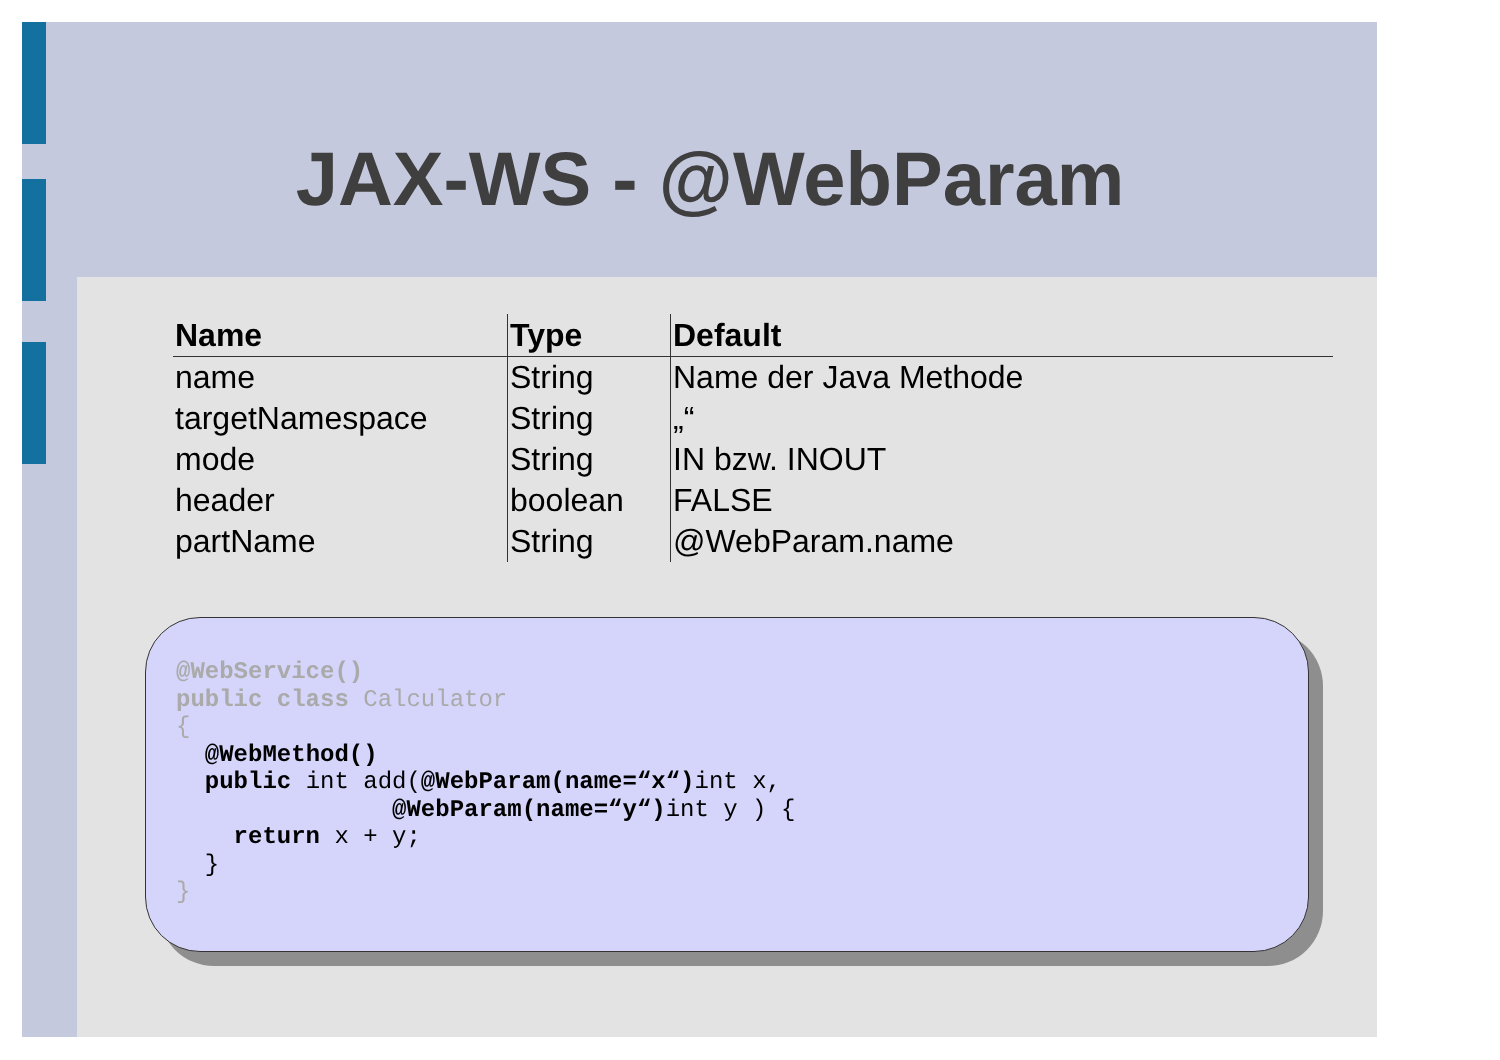JAX-WS - @WebParam
| Name | Type | Default |
| --- | --- | --- |
| name | String | Name der Java Methode |
| targetNamespace | String | „“ |
| mode | String | IN bzw. INOUT |
| header | boolean | FALSE |
| partName | String | @WebParam.name |
@WebService() public class Calculator { @WebMethod() public int add(@WebParam(name=“x“) int x, @WebParam(name=“y“) int y ) { return x + y; } }